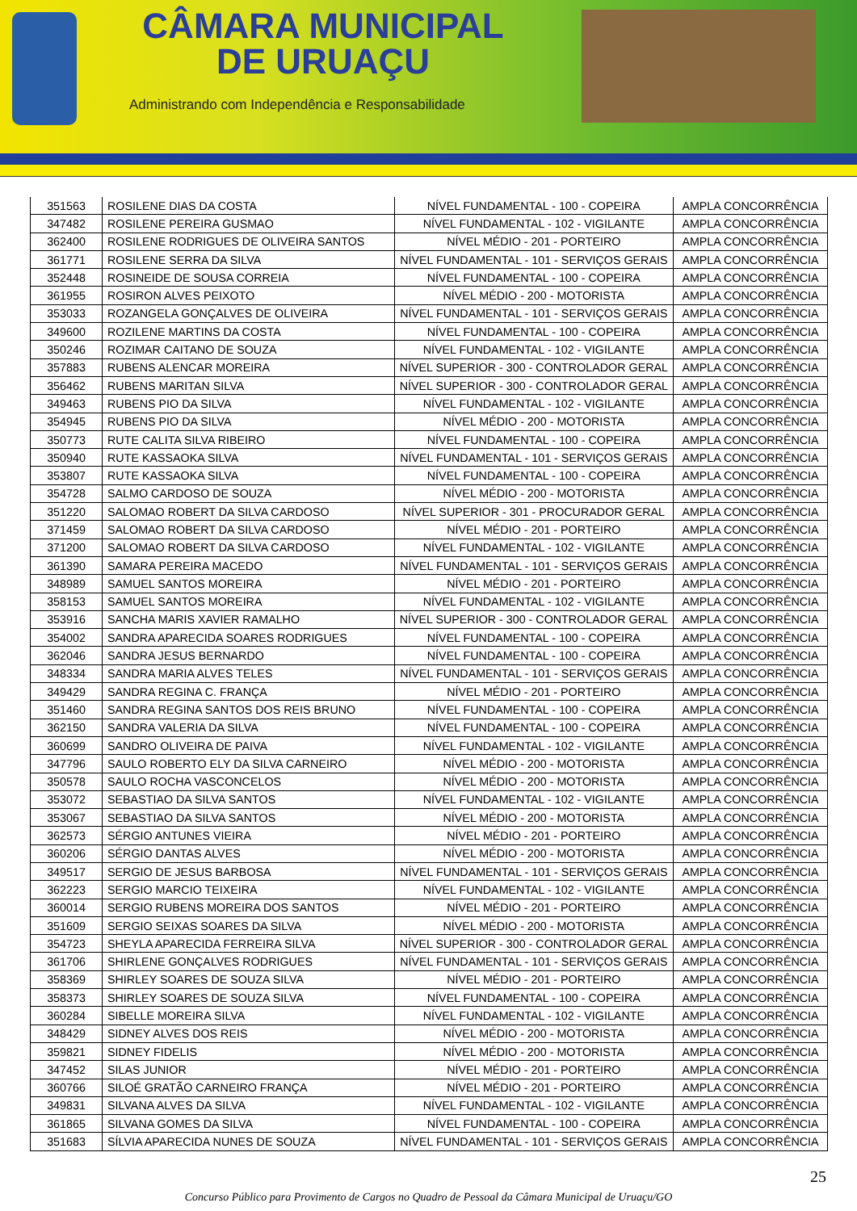CÂMARA MUNICIPAL
DE URUAÇU
Administrando com Independência e Responsabilidade
| 351563 | ROSILENE DIAS DA COSTA | NÍVEL FUNDAMENTAL - 100 - COPEIRA | AMPLA CONCORRÊNCIA |
| 347482 | ROSILENE PEREIRA GUSMAO | NÍVEL FUNDAMENTAL - 102 - VIGILANTE | AMPLA CONCORRÊNCIA |
| 362400 | ROSILENE RODRIGUES DE OLIVEIRA SANTOS | NÍVEL MÉDIO - 201 - PORTEIRO | AMPLA CONCORRÊNCIA |
| 361771 | ROSILENE SERRA DA SILVA | NÍVEL FUNDAMENTAL - 101 - SERVIÇOS GERAIS | AMPLA CONCORRÊNCIA |
| 352448 | ROSINEIDE DE SOUSA CORREIA | NÍVEL FUNDAMENTAL - 100 - COPEIRA | AMPLA CONCORRÊNCIA |
| 361955 | ROSIRON ALVES PEIXOTO | NÍVEL MÉDIO - 200 - MOTORISTA | AMPLA CONCORRÊNCIA |
| 353033 | ROZANGELA GONÇALVES DE OLIVEIRA | NÍVEL FUNDAMENTAL - 101 - SERVIÇOS GERAIS | AMPLA CONCORRÊNCIA |
| 349600 | ROZILENE MARTINS DA COSTA | NÍVEL FUNDAMENTAL - 100 - COPEIRA | AMPLA CONCORRÊNCIA |
| 350246 | ROZIMAR CAITANO DE SOUZA | NÍVEL FUNDAMENTAL - 102 - VIGILANTE | AMPLA CONCORRÊNCIA |
| 357883 | RUBENS ALENCAR MOREIRA | NÍVEL SUPERIOR - 300 - CONTROLADOR GERAL | AMPLA CONCORRÊNCIA |
| 356462 | RUBENS MARITAN SILVA | NÍVEL SUPERIOR - 300 - CONTROLADOR GERAL | AMPLA CONCORRÊNCIA |
| 349463 | RUBENS PIO DA SILVA | NÍVEL FUNDAMENTAL - 102 - VIGILANTE | AMPLA CONCORRÊNCIA |
| 354945 | RUBENS PIO DA SILVA | NÍVEL MÉDIO - 200 - MOTORISTA | AMPLA CONCORRÊNCIA |
| 350773 | RUTE CALITA SILVA RIBEIRO | NÍVEL FUNDAMENTAL - 100 - COPEIRA | AMPLA CONCORRÊNCIA |
| 350940 | RUTE KASSAOKA SILVA | NÍVEL FUNDAMENTAL - 101 - SERVIÇOS GERAIS | AMPLA CONCORRÊNCIA |
| 353807 | RUTE KASSAOKA SILVA | NÍVEL FUNDAMENTAL - 100 - COPEIRA | AMPLA CONCORRÊNCIA |
| 354728 | SALMO CARDOSO DE SOUZA | NÍVEL MÉDIO - 200 - MOTORISTA | AMPLA CONCORRÊNCIA |
| 351220 | SALOMAO ROBERT DA SILVA CARDOSO | NÍVEL SUPERIOR - 301 - PROCURADOR GERAL | AMPLA CONCORRÊNCIA |
| 371459 | SALOMAO ROBERT DA SILVA CARDOSO | NÍVEL MÉDIO - 201 - PORTEIRO | AMPLA CONCORRÊNCIA |
| 371200 | SALOMAO ROBERT DA SILVA CARDOSO | NÍVEL FUNDAMENTAL - 102 - VIGILANTE | AMPLA CONCORRÊNCIA |
| 361390 | SAMARA PEREIRA MACEDO | NÍVEL FUNDAMENTAL - 101 - SERVIÇOS GERAIS | AMPLA CONCORRÊNCIA |
| 348989 | SAMUEL SANTOS MOREIRA | NÍVEL MÉDIO - 201 - PORTEIRO | AMPLA CONCORRÊNCIA |
| 358153 | SAMUEL SANTOS MOREIRA | NÍVEL FUNDAMENTAL - 102 - VIGILANTE | AMPLA CONCORRÊNCIA |
| 353916 | SANCHA MARIS XAVIER RAMALHO | NÍVEL SUPERIOR - 300 - CONTROLADOR GERAL | AMPLA CONCORRÊNCIA |
| 354002 | SANDRA APARECIDA SOARES RODRIGUES | NÍVEL FUNDAMENTAL - 100 - COPEIRA | AMPLA CONCORRÊNCIA |
| 362046 | SANDRA JESUS BERNARDO | NÍVEL FUNDAMENTAL - 100 - COPEIRA | AMPLA CONCORRÊNCIA |
| 348334 | SANDRA MARIA ALVES TELES | NÍVEL FUNDAMENTAL - 101 - SERVIÇOS GERAIS | AMPLA CONCORRÊNCIA |
| 349429 | SANDRA REGINA C. FRANÇA | NÍVEL MÉDIO - 201 - PORTEIRO | AMPLA CONCORRÊNCIA |
| 351460 | SANDRA REGINA SANTOS DOS REIS BRUNO | NÍVEL FUNDAMENTAL - 100 - COPEIRA | AMPLA CONCORRÊNCIA |
| 362150 | SANDRA VALERIA DA SILVA | NÍVEL FUNDAMENTAL - 100 - COPEIRA | AMPLA CONCORRÊNCIA |
| 360699 | SANDRO OLIVEIRA DE PAIVA | NÍVEL FUNDAMENTAL - 102 - VIGILANTE | AMPLA CONCORRÊNCIA |
| 347796 | SAULO ROBERTO ELY DA SILVA CARNEIRO | NÍVEL MÉDIO - 200 - MOTORISTA | AMPLA CONCORRÊNCIA |
| 350578 | SAULO ROCHA VASCONCELOS | NÍVEL MÉDIO - 200 - MOTORISTA | AMPLA CONCORRÊNCIA |
| 353072 | SEBASTIAO DA SILVA SANTOS | NÍVEL FUNDAMENTAL - 102 - VIGILANTE | AMPLA CONCORRÊNCIA |
| 353067 | SEBASTIAO DA SILVA SANTOS | NÍVEL MÉDIO - 200 - MOTORISTA | AMPLA CONCORRÊNCIA |
| 362573 | SÉRGIO ANTUNES VIEIRA | NÍVEL MÉDIO - 201 - PORTEIRO | AMPLA CONCORRÊNCIA |
| 360206 | SÉRGIO DANTAS ALVES | NÍVEL MÉDIO - 200 - MOTORISTA | AMPLA CONCORRÊNCIA |
| 349517 | SERGIO DE JESUS BARBOSA | NÍVEL FUNDAMENTAL - 101 - SERVIÇOS GERAIS | AMPLA CONCORRÊNCIA |
| 362223 | SERGIO MARCIO TEIXEIRA | NÍVEL FUNDAMENTAL - 102 - VIGILANTE | AMPLA CONCORRÊNCIA |
| 360014 | SERGIO RUBENS MOREIRA DOS SANTOS | NÍVEL MÉDIO - 201 - PORTEIRO | AMPLA CONCORRÊNCIA |
| 351609 | SERGIO SEIXAS SOARES DA SILVA | NÍVEL MÉDIO - 200 - MOTORISTA | AMPLA CONCORRÊNCIA |
| 354723 | SHEYLA APARECIDA FERREIRA SILVA | NÍVEL SUPERIOR - 300 - CONTROLADOR GERAL | AMPLA CONCORRÊNCIA |
| 361706 | SHIRLENE GONÇALVES RODRIGUES | NÍVEL FUNDAMENTAL - 101 - SERVIÇOS GERAIS | AMPLA CONCORRÊNCIA |
| 358369 | SHIRLEY SOARES DE SOUZA SILVA | NÍVEL MÉDIO - 201 - PORTEIRO | AMPLA CONCORRÊNCIA |
| 358373 | SHIRLEY SOARES DE SOUZA SILVA | NÍVEL FUNDAMENTAL - 100 - COPEIRA | AMPLA CONCORRÊNCIA |
| 360284 | SIBELLE MOREIRA SILVA | NÍVEL FUNDAMENTAL - 102 - VIGILANTE | AMPLA CONCORRÊNCIA |
| 348429 | SIDNEY ALVES DOS REIS | NÍVEL MÉDIO - 200 - MOTORISTA | AMPLA CONCORRÊNCIA |
| 359821 | SIDNEY FIDELIS | NÍVEL MÉDIO - 200 - MOTORISTA | AMPLA CONCORRÊNCIA |
| 347452 | SILAS JUNIOR | NÍVEL MÉDIO - 201 - PORTEIRO | AMPLA CONCORRÊNCIA |
| 360766 | SILOÉ GRATÃO CARNEIRO FRANÇA | NÍVEL MÉDIO - 201 - PORTEIRO | AMPLA CONCORRÊNCIA |
| 349831 | SILVANA ALVES DA SILVA | NÍVEL FUNDAMENTAL - 102 - VIGILANTE | AMPLA CONCORRÊNCIA |
| 361865 | SILVANA GOMES DA SILVA | NÍVEL FUNDAMENTAL - 100 - COPEIRA | AMPLA CONCORRÊNCIA |
| 351683 | SÍLVIA APARECIDA NUNES DE SOUZA | NÍVEL FUNDAMENTAL - 101 - SERVIÇOS GERAIS | AMPLA CONCORRÊNCIA |
25
Concurso Público para Provimento de Cargos no Quadro de Pessoal da Câmara Municipal de Uruaçu/GO